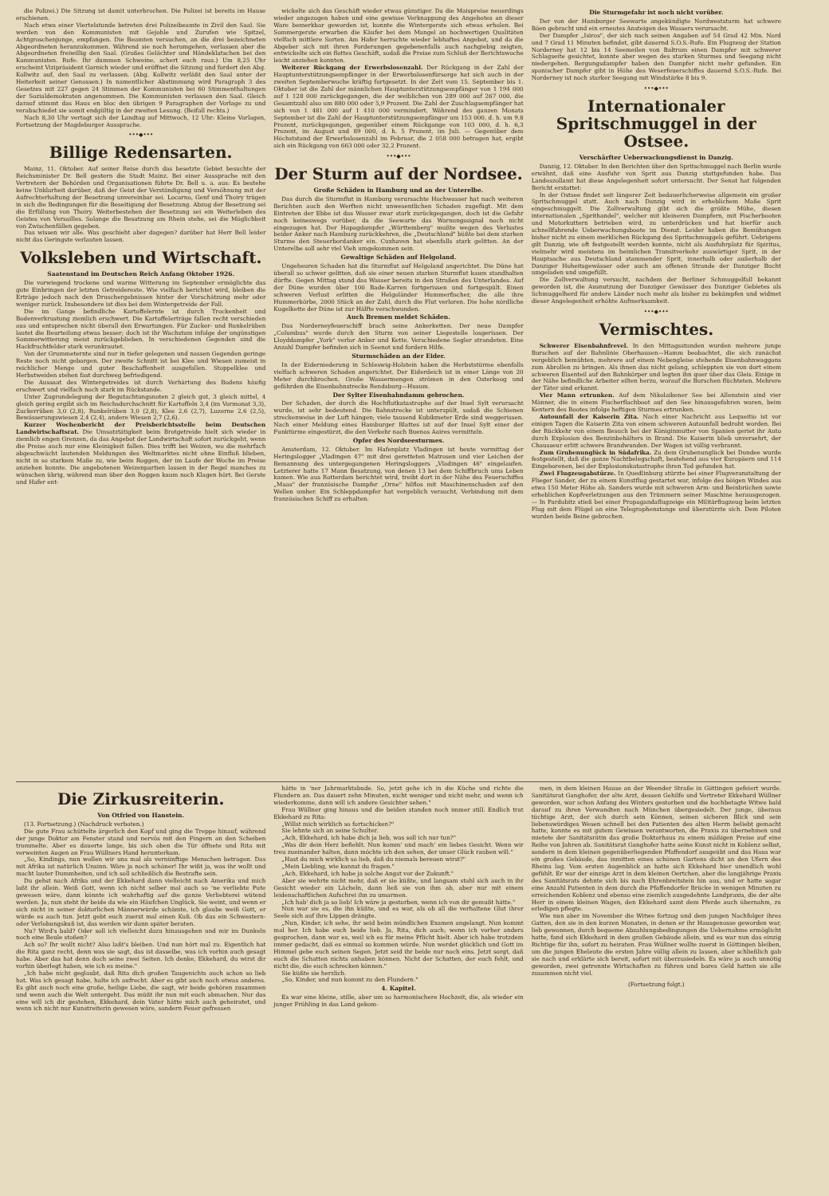die Polizei.) Die Sitzung ist damit unterbrochen. Die Polizei ist bereits im Hause erschienen.
Nach etwa einer Viertelstunde betreten drei Polizeibeamte in Zivil den Saal. Sie werden von den Kommunisten mit Gejohle und Zurufen wie Spitzel, Achtgroschenjunge, empfangen. Die Beamten versuchen, an die drei bezeichneten Abgeordneten heranzukommen. Während sie noch herumgehen, verlassen aber die Abgeordneten freiwillig den Saal. (Großes Gelächter und Händeklatschen bei den Kommunisten. Rufe: Ihr dummen Schweine, schert euch raus.) Um 8,25 Uhr erscheint Vizipräsident Garnich wieder und eröffnet die Sitzung und fordert den Abg. Kollwitz auf, den Saal zu verlassen. (Abg. Kollwitz verläßt den Saal unter der Heiterkeit seiner Genossen.) In namentlicher Abstimmung wird Paragraph 3 des Gesetzes mit 227 gegen 24 Stimmen der Kommunisten bei 60 Stimmenthaltungen der Sozialdemokraten angenommen. Die Kommunisten verlassen den Saal. Gleich darauf stimmt das Haus en bloc den übrigen 9 Paragraphen der Vorlage zu und verabschiedet sie somit endgültig in der zweiten Lesung. (Beifall rechts.)
Nach 8,30 Uhr vertagt sich der Landtag auf Mittwoch, 12 Uhr: Kleine Vorlagen, Fortsetzung der Magdeburger Aussprache.
•••◆•••
Billige Redensarten.
Mainz, 11. Oktober. Auf seiner Reise durch das besetzte Gebiet besuchte der Reichsminister Dr. Bell gestern die Stadt Mainz. Bei einer Aussprache mit den Vertretern der Behörden und Organisationen führte Dr. Bell u. a. aus: Es bestehe keine Unklarheit darüber, daß der Geist der Verständigung und Versöhnung mit der Aufrechterhaltung der Besetzung unvereinbar sei. Locarno, Genf und Thoiry trügen in sich die Bedingungen für die Beseitigung der Besetzung. Abzug der Besetzung sei die Erfüllung von Thoiry. Weiterbestehen der Besetzung sei ein Weiterleben des Geistes von Versailles. Solange die Besatzung am Rhein stehe, sei die Möglichkeit von Zwischenfällen gegeben.
Das wissen wir alle. Was geschieht aber dagegen? darüber hat Herr Bell leider nicht das Geringste verlauten lassen.
Volksleben und Wirtschaft.
Saatenstand im Deutschen Reich Anfang Oktober 1926.
Die vorwiegend trockene und warme Witterung im September ermöglichte das gute Einbringen der letzten Getreidereste. Wie vielfach berichtet wird, bleiben die Erträge jedoch nach den Druschergebnissen hinter der Vorschätzung mehr oder weniger zurück. Insbesondere ist dies bei dem Wintergetreide der Fall.
Die im Gange befindliche Kartoffelernte ist durch Trockenheit und Bodenverkrustung ziemlich erschwert. Die Kartoffelerträge fallen recht verschieden aus und entsprechen nicht überall den Erwartungen. Für Zucker- und Runkelrüben lautet die Beurteilung etwas besser; doch ist ihr Wachstum infolge der ungünstigen Sommerwitterung meist zurückgeblieben. In verschiedenen Gegenden sind die Hackfruchtfelder stark verunkrautet.
Von der Grummeternte sind nur in tiefer gelegenen und nassen Gegenden geringe Reste noch nicht geborgen. Der zweite Schnitt ist bei Klee und Wiesen zumeist in reichlicher Menge und guter Beschaffenheit ausgefallen. Stoppelklee und Herbstweiden stehen fast durchweg befriedigend.
Die Aussaat des Wintergetreides ist durch Verhärtung des Bodens häufig erschwert und vielfach noch stark im Rückstande.
Unter Zugrundelegung der Begutachtungsnoten 2 gleich gut, 3 gleich mittel, 4 gleich gering ergibt sich im Reichsdurchschnitt für Kartoffeln 3,4 (im Vormonat 3,3), Zuckerrüben 3,0 (2,8), Runkelrüben 3,0 (2,8), Klee 2,6 (2,7), Luzerne 2,6 (2,5), Bewässerungswiesen 2,4 (2,4), andere Wiesen 2,7 (2,6).
Kurzer Wochenbericht der Preisberichtsstelle beim Deutschen Landwirtschaftsrat. Die Umsatztätigkeit beim Brotgetreide hielt sich wieder in ziemlich engen Grenzen, da das Angebot der Landwirtschaft sofort zurückgeht, wenn die Preise auch nur eine Kleinigkeit fallen. Dies trifft bei Weizen, wo die mehrfach abgeschwächt lautenden Meldungen des Weltmarktes nicht ohne Einfluß blieben, nicht in so starkem Maße zu, wie beim Roggen, der im Laufe der Woche im Preise anziehen konnte. Die angebotenen Weizenpartien lassen in der Regel manches zu wünschen übrig, während man über den Roggen kaum noch Klagen hört. Bei Gerste und Hafer ent-
wickelte sich das Geschäft wieder etwas günstiger. Da die Maispreise neuerdings wieder angezogen haben und eine gewisse Verknappung des Angebotes an dieser Ware bemerkbar geworden ist, konnte die Wintergerste sich etwas erholen. Bei Sommergerste erwarben die Käufer bei dem Mangel an hochwertigen Qualitäten vielfach mittlere Sorten. Am Hafer herrschte wieder lebhaftes Angebot, und da die Abgeber sich mit ihren Forderungen gegebenenfalls auch nachgiebig zeigten, entwickelte sich ein flottes Geschäft, sodaß die Preise zum Schluß der Berichtswoche leicht anziehen konnten.
Weiterer Rückgang der Erwerbslosenzahl. Der Rückgang in der Zahl der Hauptunterstützungsempfänger in der Erwerbslosenfürsorge hat sich auch in der zweiten Septemberwoche kräftig fortgesetzt. In der Zeit vom 15. September bis 1. Oktober ist die Zahl der männlichen Hauptunterstützungsempfänger von 1 194 000 auf 1 128 000 zurückgegangen, die der weiblichen von 289 000 auf 267 000, die Gesamtzahl also um 880 000 oder 5,9 Prozent. Die Zahl der Zuschlagsempfänger hat sich von 1 481 000 auf 1 410 000 vermindert. Während des ganzen Monats September ist die Zahl der Hauptunterstützungsempfänger um 153 000, d. h. um 9,8 Prozent, zurückgegangen, gegenüber einem Rückgange von 103 000, d. h. 6,3 Prozent, im August und 89 000, d. h. 5 Prozent, im Juli. — Gegenüber dem Höchststand der Erwerbslosenzahl im Februar, die 2 058 000 betragen hat, ergibt sich ein Rückgang von 663 000 oder 32,2 Prozent.
•••◆•••
Der Sturm auf der Nordsee.
Große Schäden in Hamburg und an der Unterelbe.
Das durch die Sturmflut in Hamburg verursachte Hochwasser hat nach weiteren Berichten auch den Werften nicht unwesentlichen Schaden zugefügt. Mit dem Eintreten der Ebbe ist das Wasser zwar stark zurückgegangen, doch ist die Gefahr noch keineswegs vorüber, da die Seewarte das Warnungssignal noch nicht eingezogen hat. Der Hapagdampfer „Württemberg" mußte wegen des Verlustes beider Anker nach Hamburg zurückkehren, die „Deutschland" büßte bei dem starken Sturme den Steuerbordanker ein. Cuxhaven hat ebenfalls stark gelitten. An der Unterelbe soll sehr viel Vieh umgekommen sein.
Gewaltige Schäden auf Helgoland.
Ungeheuren Schaden hat die Sturmflut auf Helgoland angerichtet. Die Düne hat überall so schwer gelitten, daß sie einer neuen starken Sturmflut kaum standhalten dürfte. Gegen Mittag stand das Wasser bereits in den Straßen des Unterlandes. Auf der Düne wurden über 100 Bade-Karren fortgerissen und fortgespült. Einen schweren Verlust erlitten die Helgoländer Hummerfischer, die alle ihre Hummerkörbe, 2000 Stück an der Zahl, durch die Flut verloren. Die hohe nördliche Kugelkette der Düne ist zur Hälfte verschwunden.
Auch Bremen meldet Schäden.
Das Norderneyfeuerschiff brach seine Ankerketten. Der neue Dampfer „Columbus" wurde durch den Sturm von seiner Liegestelle losgerissen. Der Lloyddampfer „York" verlor Anker und Kette. Verschiedene Segler strandeten. Eine Anzahl Dampfer befinden sich in Seenot und fordern Hilfe.
Sturmschäden an der Eider.
In der Eiderniederung in Schleswig-Holstein haben die Herbststürme ebenfalls vielfach schweren Schaden angerichtet. Der Eiderdeich ist in einer Länge von 20 Meter durchbrochen. Große Wassermengen strömen in den Osterkoog und gefährden die Eisenbahnstrecke Rendsburg—Husum.
Der Sylter Eisenbahndamm gebrochen.
Der Schaden, der durch die Hochflutkatastrophe auf der Insel Sylt verursacht wurde, ist sehr bedeutend. Die Bahnstrecke ist unterspült, sodaß die Schienen streckenweise in der Luft hängen; viele tausend Kubikmeter Erde sind weggerissen. Nach einer Meldung eines Hamburger Blattes ist auf der Insel Sylt einer der Funktürme eingestürzt, die den Verkehr nach Buenos Aaires vermitteln.
Opfer des Nordseesturmes.
Amsterdam, 12. Oktober. Im Hafenplatz Vladingen ist heute vormittag der Heringslogger „Vladingen 47" mit drei geretteten Matrosen und vier Leichen der Bemannung des untergegangenen Heringsloggers „Vladingen 46" eingelaufen. Letzterer hatte 17 Mann Besatzung, von denen 13 bei dem Schiffbruch ums Leben kamen. Wie aus Rotterdam berichtet wird, treibt dort in der Nähe des Feuerschiffes „Maas" der französische Dampfer „Orne" hilflos mit Maschinenschaden auf den Wellen umher. Ein Schleppdampfer hat vergeblich versucht, Verbindung mit dem französischen Schiff zu erhalten.
Die Sturmgefahr ist noch nicht vorüber.
Der von der Hamburger Seewarte angekündigte Nordweststurm hat schwere Böen gebracht und ein erneutes Ansteigen des Wassers verursacht.
Der Dampfer „Isiros", der sich nach seinen Angaben auf 54 Grad 42 Min. Nord und 7 Grad 11 Minuten befindet, gibt dauernd S.O.S.-Rufe. Ein Flugzeug der Station Norderney hat 12 bis 14 Seemeilen von Baltrum einen Dampfer mit schwerer Schlagseite gesichtet, konnte aber wegen des starken Sturmes und Seegang nicht niedergehen. Bergungsdampfer haben den Dampfer nicht mehr gefunden. Ein spanischer Dampfer gibt in Höhe des Weserfeuerschiffes dauernd S.O.S.-Rufe. Bei Norderney ist noch starker Seegang mit Windstärke 8 bis 9.
•••◆•••
Internationaler Spritschmuggel in der Ostsee.
Verschärfter Ueberwachungsdienst in Danzig.
Danzig, 12. Oktober. In den Berichten über den Spritschmuggel nach Berlin wurde erwähnt, daß eine Ausfuhr von Sprit aus Danzig stattgefunden habe. Das Landeszollamt hat diese Angelegenheit sofort untersucht. Der Senat hat folgenden Bericht erstattet:
In der Ostsee findet seit längerer Zeit bedauerlicherweise allgemein ein großer Spritschmuggel statt. Auch nach Danzig wird in erheblichem Maße Sprit eingeschmuggelt. Die Zollverwaltung gibt sich die größte Mühe, diesen internationalen „Sprithandel", welcher mit kleineren Dampfern, mit Fischerbooten und Motorkuttern betrieben wird, zu unterdrücken und hat hierfür auch schnellfahrende Ueberwachungsboote im Dienst. Leider haben die Bemühungen bisher nicht zu einem merklichen Rückgang des Spritschmuggels geführt. Uebrigens gilt Danzig, wie oft festgestellt werden konnte, nicht als Ausfuhrplatz für Spiritus, vielmehr wird meistens im heimlichen Transitverkehr auswärtiger Sprit, in der Hauptsache aus Deutschland stammender Sprit, innerhalb oder außerhalb der Danziger Hoheitsgewässer oder auch am offenen Strande der Danziger Bucht umgeladen und umgefüllt.
Die Zollverwaltung versucht, nachdem der Berliner Schmuggelfall bekannt geworden ist, die Ausnutzung der Danziger Gewässer des Danziger Gebietes als Schmuggelherd für andere Länder noch mehr als bisher zu bekämpfen und widmet dieser Angelegenheit erhöhte Aufmerksamkeit.
•••◆•••
Vermischtes.
Schwerer Eisenbahnfrevel. In den Mittagsstunden wurden mehrere junge Burschen auf der Bahnlinie Oberhausen—Hamm beobachtet, die sich zunächst vergeblich bemühten, mehrere auf einem Nebengleise stehende Eisenbahnwaggons zum Abrollen zu bringen. Als ihnen das nicht gelang, schleppten sie von dort einem schweren Eisenteil auf den Bahnkörper und legten ihn quer über das Gleis. Einige in der Nähe befindliche Arbeiter eilten herzu, worauf die Burschen flüchteten. Mehrere der Täter sind erkannt.
Vier Mann ertrunken. Auf dem Nikolaikener See bei Allenstein sind vier Männer, die in einem Fischerflachboot auf den See hinausgefahren waren, beim Kentern des Bootes infolge heftigen Sturmes ertrunken.
Autounfall der Kaiserin Zita. Nach einer Nachricht aus Lequeitio ist vor einigen Tagen die Kaiserin Zita von einem schweren Autounfall bedroht worden. Bei der Rückkehr von einem Besuch bei der Königinmutter von Spanien geriet ihr Auto durch Explosion des Benzinbehälters in Brand. Die Kaiserin blieb unversehrt, der Chausseur erlitt schwere Brandwunden. Der Wagen ist völlig verbrannt.
Zum Grubenunglück in Südafrika. Zu dem Grubenunglück bei Dundee wurde festgestellt, daß die ganze Nachtbelegschaft, bestehend aus vier Europäern und 114 Eingeborenen, bei der Explosionskatastrophe ihren Tod gefunden hat.
Zwei Flugzeugabstürze. In Quedlinburg stürzte bei einer Flugveranstaltung der Flieger Sander, der zu einem Kunstflug gestartet war, infolge des böigen Windes aus etwa 150 Meter Höhe ab. Sanders wurde mit schweren Arm- und Beinbrüchen sowie erheblichen Kopfverletzungen aus den Trümmern seiner Maschine herausgezogen. — In Pardubitz stieß bei einer Propagandaflugzeige ein Militärflugzeug beim letzten Flug mit dem Flügel an eine Telegraphenstange und überstürzte sich. Dem Piloten wurden beide Beine gebrochen.
Die Zirkusreiterin.
Von Otfried von Hanstein.
(13. Fortsetzung.) (Nachdruck verboten.)
Die gute Frau schüttelte ärgerlich den Kopf und ging die Treppe hinauf, während der junge Doktor am Fenster stand und nervös mit den Fingern an den Scheiben trommelte. Aber es dauerte lange, bis sich oben die Tür öffnete und Rita mit verweinten Augen an Frau Wüllners Hand herunterkam.
„So, Kindings, nun wollen wir uns mal als vernünftige Menschen betragen. Das mit Afrika ist natürlich Unsinn. Wäre ja noch schöner! Ihr wißt ja, was ihr wollt und macht lauter Dummheiten, und ich soll schließlich die Bestrafte sein.
Du gehst nach Afrika und der Ekkehard dann vielleicht nach Amerika und mich laßt ihr allein. Weiß Gott, wenn ich nicht selber mal auch so 'ne verliebte Pute gewesen wäre, dann könnte ich wahrhaftig auf die ganze Verliebterei wütend werden. Ja, nun steht ihr beide da wie ein Häufchen Unglück. Sie weint, und wenn er sich nicht in seiner doktorlichen Männerwürde schämte, ich glaube weiß Gott, er würde es auch tun. Jetzt gebt euch zuerst mal einen Kuß. Ob das ein Schwestern- oder Verlobungskuß ist, das werden wir dann später beraten.
Nu? Wird's bald? Oder soll ich vielleicht dazu hinausgehen und mir im Dunkeln noch eine Beule stoßen?
Ach so? Ihr wollt nicht? Also laßt's bleiben. Und nun hört mal zu. Eigentlich hat die Rita ganz recht, denn was sie sagt, das ist dasselbe, was ich vorhin auch gesagt habe. Aber das hat denn doch seine zwei Seiten. Ich denke, Ekkehard, du wirst dir vorhin überlegt haben, wie ich es meine."
„Ich habe nicht geglaubt, daß Rita dich großen Taugenichts auch schon so lieb hat. Was ich gesagt habe, halte ich aufrecht. Aber es gibt auch noch etwas anderes. Es gibt auch noch eine große, heilige Liebe, die sagt, wir beide gehören zusammen und wenn auch die Welt untergeht. Das müßt ihr nun mit euch abmachen. Nur das eine will ich dir gestehen, Ekkehard, dein Vater hätte mich auch geheiratet, und wenn ich nicht nur Kunstreiterin gewesen wäre, sondern Feuer gefressen
hätte in 'ner Jahrmarktsbude. So, jetzt gehe ich in die Küche und richte die Flundern an. Das dauert zehn Minuten, nicht weniger und nicht mehr, und wenn ich wiederkomme, dann will ich andere Gesichter sehen."
Frau Wüllner ging hinaus und die beiden standen noch immer still. Endlich trat Ekkehard zu Rita:
„Willst mich wirklich so fortschicken?"
Sie lehnte sich an seine Schulter.
„Ach, Ekkehard, ich habe dich ja lieb, was soll ich nur tun?"
„Was dir dein Herz befiehlt. Nun komm' und mach' ein liebes Gesicht. Wenn wir treu zueinander halten, dann möchte ich den sehen, der unser Glück rauben will."
„Hast du mich wirklich so lieb, daß du niemals bereuen wirst?"
„Mein Liebling, wie kannst du fragen."
„Ach, Ekkehard, ich habe ja solche Angst vor der Zukunft."
Aber sie wehrte nicht mehr, daß er sie küßte, und langsam stahl sich auch in ihr Gesicht wieder ein Lächeln, dann ließ sie von ihm ab, aber nur mit einem leidenschaftlichen Aufschrei ihn zu umarmen.
„Ich hab' dich ja so lieb! Ich wäre ja gestorben, wenn ich von dir gemußt hätte."
Nun war sie es, die ihn küßte, und es war, als ob all die verhaltene Glut ihrer Seele sich auf ihre Lippen drängte.
„Nun, Kinder, ich sehe, ihr seid beim mündlichen Examen angelangt. Nun kommt mal her. Ich habe euch beide lieb. Ja, Rita, dich auch; wenn ich vorher anders gesprochen, dann war es, weil ich es für meine Pflicht hielt. Aber ich habe trotzdem immer gedacht, daß es einmal so kommen würde. Nun werdet glücklich und Gott im Himmel gebe euch seinen Segen. Jetzt seid ihr beide nur noch eins. Jetzt sorgt, daß euch die Schatten nichts anhaben können. Nicht der Schatten, der euch fehlt, und nicht die, die euch schrecken können."
Sie küßte sie herzlich.
„So, Kinder, und nun kommt zu den Flundern."
4. Kapitel.
Es war eine kleine, stille, aber um so harmonischere Hochzeit, die, als wieder ein junger Frühling in das Land gekom-
men, in dem kleinen Hause an der Weender Straße in Göttingen gefeiert wurde. Sanitätsrat Ganghofer, der alte Arzt, dessen Gehilfe und Vertreter Ekkehard Wüllner geworden, war schon Anfang des Winters gestorben und die hochbetagte Witwe bald darauf zu ihren Verwandten nach München übergesiedelt. Der junge, überaus tüchtige Arzt, der sich durch sein Können, seinen sicheren Blick und sein liebenswürdiges Wesen schnell bei den Patienten des alten Herrn beliebt gemacht hatte, konnte es mit gutem Gewissen verantworten, die Praxis zu übernehmen und mietete der Sanitätsrätin das große Doktorhaus zu einem mäßigen Preise auf eine Reihe von Jahren ab. Sanitätsrat Ganghofer hatte seine Kunst nicht in Koblenz selbst, sondern in dem kleinen gegenüberliegenden Pfaffendorf ausgeübt und das Haus war ein großes Gebäude, das inmitten eines schönen Gartens dicht an den Ufern des Rheins lag. Vom ersten Augenblick an hatte sich Ekkehard hier unendlich wohl gefühlt. Er war der einzige Arzt in dem kleinen Oertchen, aber die langjährige Praxis des Sanitätsrats dehnte sich bis nach Ehrenbreitstein hin aus, und er hatte sogar eine Anzahl Patienten in dem durch die Pfaffendorfer Brücke in wenigen Minuten zu erreichenden Koblenz und ebenso eine ziemlich ausgedehnte Landpraxis, die der alte Herr in einem kleinen Wagen, den Ekkehard samt dem Pferde auch übernahm, zu erledigen pflegte.
Wie nun aber im November die Witwe fortzog und dem jungen Nachfolger ihres Gatten, den sie in den kurzen Monaten, in denen er ihr Hausgenosse geworden war, lieb gewonnen, durch bequeme Abzahlungsbedingungen die Uebernahme ermöglicht hatte, fand sich Ekkehard in dem großen Gebäude allein, und es war nun das einzig Richtige für ihn, sofort zu heiraten. Frau Wüllner wollte zuerst in Göttingen bleiben, um die jungen Eheleute die ersten Jahre völlig allein zu lassen, aber schließlich gab sie nach und erklärte sich bereit, sofort mit überzusiedeln. Es wäre ja auch unnötig geworden, zwei getrennte Wirtschaften zu führen und bares Geld hatten sie alle zusammen nicht viel.
(Fortsetzung folgt.)